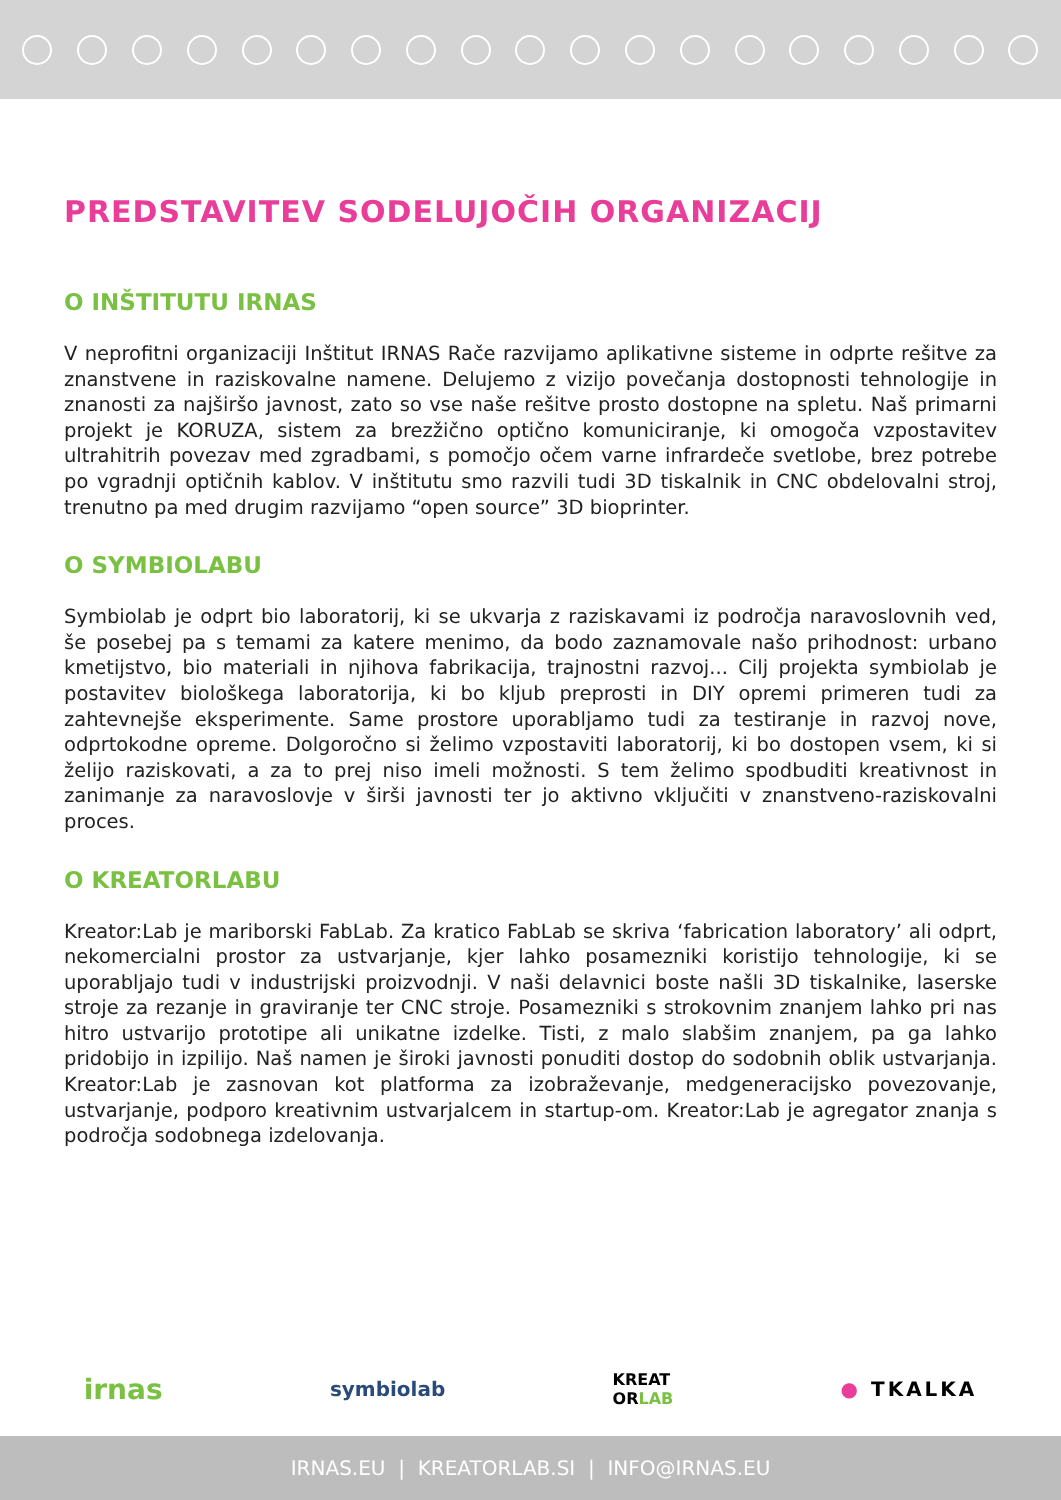PREDSTAVITEV SODELUJOČIH ORGANIZACIJ
O INŠTITUTU IRNAS
V neprofitni organizaciji Inštitut IRNAS Rače razvijamo aplikativne sisteme in odprte rešitve za znanstvene in raziskovalne namene. Delujemo z vizijo povečanja dostopnosti tehnologije in znanosti za najširšo javnost, zato so vse naše rešitve prosto dostopne na spletu. Naš primarni projekt je KORUZA, sistem za brezžično optično komuniciranje, ki omogoča vzpostavitev ultrahitrih povezav med zgradbami, s pomočjo očem varne infrardeče svetlobe, brez potrebe po vgradnji optičnih kablov. V inštitutu smo razvili tudi 3D tiskalnik in CNC obdelovalni stroj, trenutno pa med drugim razvijamo “open source” 3D bioprinter.
O SYMBIOLABU
Symbiolab je odprt bio laboratorij, ki se ukvarja z raziskavami iz področja naravoslovnih ved, še posebej pa s temami za katere menimo, da bodo zaznamovale našo prihodnost: urbano kmetijstvo, bio materiali in njihova fabrikacija, trajnostni razvoj... Cilj projekta symbiolab je postavitev biološkega laboratorija, ki bo kljub preprosti in DIY opremi primeren tudi za zahtevnejše eksperimente. Same prostore uporabljamo tudi za testiranje in razvoj nove, odprtokodne opreme. Dolgoročno si želimo vzpostaviti laboratorij, ki bo dostopen vsem, ki si želijo raziskovati, a za to prej niso imeli možnosti. S tem želimo spodbuditi kreativnost in zanimanje za naravoslovje v širši javnosti ter jo aktivno vključiti v znanstveno-raziskovalni proces.
O KREATORLABU
Kreator:Lab je mariborski FabLab. Za kratico FabLab se skriva ‘fabrication laboratory’ ali odprt, nekomercialni prostor za ustvarjanje, kjer lahko posamezniki koristijo tehnologije, ki se uporabljajo tudi v industrijski proizvodnji. V naši delavnici boste našli 3D tiskalnike, laserske stroje za rezanje in graviranje ter CNC stroje. Posamezniki s strokovnim znanjem lahko pri nas hitro ustvarijo prototipe ali unikatne izdelke. Tisti, z malo slabšim znanjem, pa ga lahko pridobijo in izpilijo. Naš namen je široki javnosti ponuditi dostop do sodobnih oblik ustvarjanja. Kreator:Lab je zasnovan kot platforma za izobraževanje, medgeneracijsko povezovanje, ustvarjanje, podporo kreativnim ustvarjalcem in startup-om. Kreator:Lab je agregator znanja s področja sodobnega izdelovanja.
irnas symbiolab KREAT
ORLAB ● TKALKA
IRNAS.EU | KREATORLAB.SI | INFO@IRNAS.EU